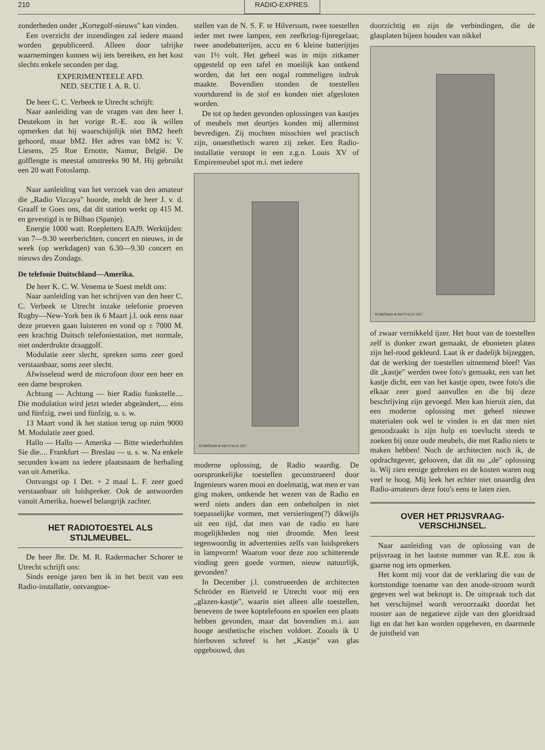210 RADIO-EXPRES.
zonderheden onder „Kortegolf-nieuws" kan vinden.
Een overzicht der inzendingen zal iedere maand worden gepubliceerd. Alleen door talrijke waarnemingen kunnen wij iets bereiken, en het kost slechts enkele seconden per dag.
EXPERIMENTEELE AFD.
NED. SECTIE I. A. R. U.
De heer C. C. Verbeek te Utrecht schrijft:
Naar aanleiding van de vragen van den heer I. Deutekom in het vorige R.-E. zou ik willen opmerken dat hij waarschijnlijk niet BM2 heeft gehoord, maar bM2. Het adres van bM2 is: V. Liesens, 25 Rue Ernotte, Namur, België. De golflengte is meestal omstreeks 90 M. Hij gebruikt een 20 watt Fotoslamp.
Naar aanleiding van het verzoek van den amateur die „Radio Vizcaya" hoorde, meldt de heer J. v. d. Graaff te Goes ons, dat dit station werkt op 415 M. en gevestigd is te Bilbao (Spanje).
Energie 1000 watt. Roepletters EAJ9. Werktijden: van 7—9.30 weerberichten, concert en nieuws, in de week (op werkdagen) van 6.30—9.30 concert en nieuws des Zondags.
De telefonie Duitschland—Amerika.
De heer K. C. W. Venema te Soest meldt ons:
Naar aanleiding van het schrijven van den heer C. C. Verbeek te Utrecht inzake telefonie proeven Rugby—New-York ben ik 6 Maart j.l. ook eens naar deze proeven gaan luisteren en vond op ± 7000 M. een krachtig Duitsch telefoniestation, met normale, niet onderdrukte draaggolf.
Modulatie zeer slecht, spreken soms zeer goed verstaanbaar, soms zeer slecht.
Afwisselend werd de microfoon door een heer en een dame besproken.
Achtung — Achtung — hier Radio funkstelle.... Die modulation wird jetzt wieder abgeändert,.... eins und fünfzig, zwei und fünfzig, u. s. w.
13 Maart vond ik het station terug op ruim 9000 M. Modulatie zeer goed.
Hallo — Hallo — Amerika — Bitte wiederhohlen Sie die.... Frankfurt — Breslau — u. s. w. Na enkele secunden kwam na iedere plaatsnaam de herhaling van uit Amerika.
Ontvangst op 1 Det. + 2 maal L. F. zeer goed verstaanbaar uit luidspreker. Ook de antwoorden vanuit Amerika, hoewel belangrijk zachter.
HET RADIOTOESTEL ALS STIJLMEUBEL.
De heer Jhr. Dr. M. R. Radermacher Schorer te Utrecht schrijft ons:
Sinds eenige jaren ben ik in het bezit van een Radio-installatie, ontvangtoe-
stellen van de N. S. F. te Hilversum, twee toestellen ieder met twee lampen, een zeefkring-fijnregelaar, twee anodebatterijen, accu en 6 kleine batterijtjes van 1½ volt. Het geheel was in mijn zitkamer opgesteld op een tafel en moeilijk kan ontkend worden, dat het een nogal rommeligen indruk maakte. Bovendien stonden de toestellen voortdurend in de stof en konden niet afgesloten worden.
De tot op heden gevonden oplossingen van kastjes of meubels met deurtjes konden mij allerminst bevredigen. Zij mochten misschien wel practisch zijn, onaesthetisch waren zij zeker. Een Radio-installatie verstopt in een z.g.n. Louis XV of Empiremeubel spot m.i. met iedere
SCHRÖDER & RIETVELD 1927
moderne oplossing, de Radio waardig. De oorspronkelijke toestellen geconstrueerd door Ingenieurs waren mooi en doelmatig, wat men er van ging maken, ontkende het wezen van de Radio en werd niets anders dan een onbeholpen in niet toepasselijke vormen, met versieringen(?) dikwijls uit een tijd, dat men van de radio en hare mogelijkheden nog niet droomde. Men leest tegenwoordig in advertenties zelfs van luidsprekers in lampvorm! Waarom voor deze zoo schitterende vinding geen goede vormen, nieuw natuurlijk, gevonden?
In December j.l. construeerden de architecten Schröder en Rietveld te Utrecht voor mij een „glazen-kastje", waarin niet alleen alle toestellen, benevens de twee koptelefoons en spoelen een plaats hebben gevonden, maar dat bovendien m.i. aan hooge aesthetische eischen voldoet. Zooals ik U hierboven schreef is het „Kastje" van glas opgebouwd, dus
doorzichtig en zijn de verbindingen, die de glasplaten bijeen houden van nikkel
SCHRÖDER & RIETVELD 1927
of zwaar vernikkeld ijzer. Het hout van de toestellen zelf is donker zwart gemaakt, de ebonieten platen zijn hel-rood gekleurd. Laat ik er dadelijk bijzeggen, dat de werking der toestellen uitnemend bleef! Van dit „kastje" werden twee foto's gemaakt, een van het kastje dicht, een van het kastje open, twee foto's die elkaar zeer goed aanvullen en die bij deze beschrijving zijn gevoegd. Men kan hieruit zien, dat een moderne oplossing met geheel nieuwe materialen ook wel te vinden is en dat men niet genoodzaakt is zijn hulp en toevlucht steeds te zoeken bij onze oude meubels, die met Radio niets te maken hebben! Noch de architecten noch ik, de opdrachtgever, gelooven, dat dit nu „de" oplossing is. Wij zien eenige gebreken en de kosten waren nog veel te hoog. Mij leek het echter niet onaardig den Radio-amateurs deze foto's eens te laten zien.
OVER HET PRIJSVRAAG-VERSCHIJNSEL.
Naar aanleiding van de oplossing van de prijsvraag in het laatste nummer van R.E. zou ik gaarne nog iets opmerken.
Het komt mij voor dat de verklaring die van de kortstondige toename van den anode-stroom wordt gegeven wel wat beknopt is. De uitspraak toch dat het verschijnsel wordt veroorzaakt doordat het rooster aan de negatieve zijde van den gloeidraad ligt en dat het kan worden opgeheven, en daarmede de juistheid van